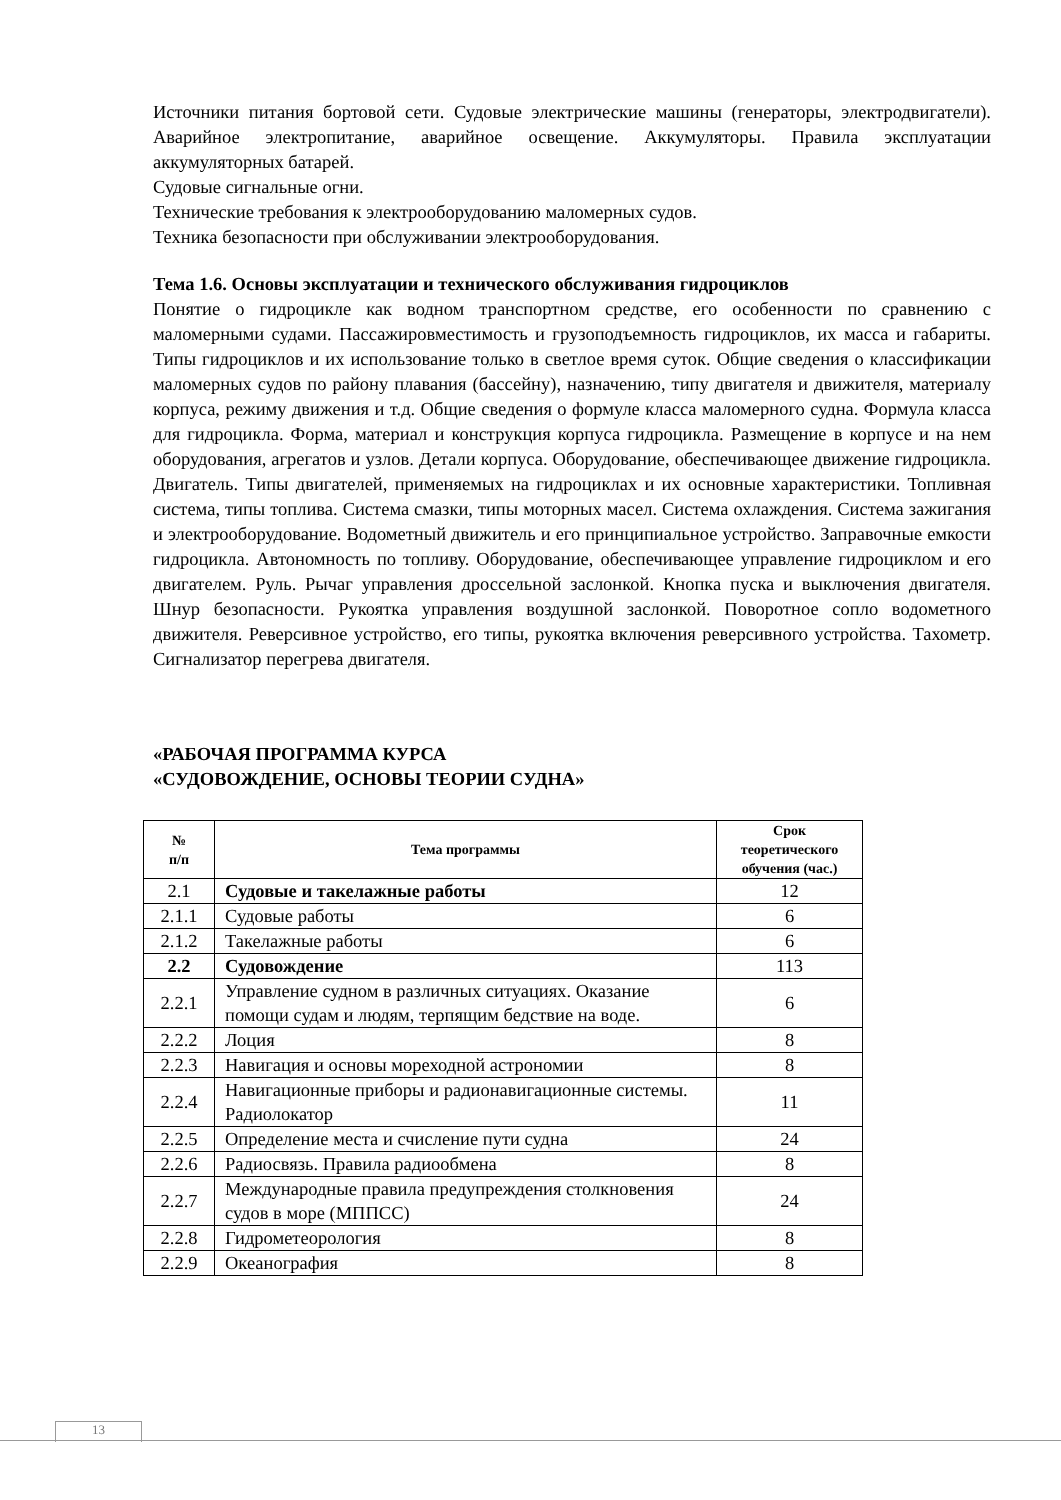Источники питания бортовой сети. Судовые электрические машины (генераторы, электродвигатели). Аварийное электропитание, аварийное освещение. Аккумуляторы. Правила эксплуатации аккумуляторных батарей.
Судовые сигнальные огни.
Технические требования к электрооборудованию маломерных судов.
Техника безопасности при обслуживании электрооборудования.
Тема 1.6. Основы эксплуатации и технического обслуживания гидроциклов
Понятие о гидроцикле как водном транспортном средстве, его особенности по сравнению с маломерными судами. Пассажировместимость и грузоподъемность гидроциклов, их масса и габариты. Типы гидроциклов и их использование только в светлое время суток. Общие сведения о классификации маломерных судов по району плавания (бассейну), назначению, типу двигателя и движителя, материалу корпуса, режиму движения и т.д. Общие сведения о формуле класса маломерного судна. Формула класса для гидроцикла. Форма, материал и конструкция корпуса гидроцикла. Размещение в корпусе и на нем оборудования, агрегатов и узлов. Детали корпуса. Оборудование, обеспечивающее движение гидроцикла. Двигатель. Типы двигателей, применяемых на гидроциклах и их основные характеристики. Топливная система, типы топлива. Система смазки, типы моторных масел. Система охлаждения. Система зажигания и электрооборудование. Водометный движитель и его принципиальное устройство. Заправочные емкости гидроцикла. Автономность по топливу. Оборудование, обеспечивающее управление гидроциклом и его двигателем. Руль. Рычаг управления дроссельной заслонкой. Кнопка пуска и выключения двигателя. Шнур безопасности. Рукоятка управления воздушной заслонкой. Поворотное сопло водометного движителя. Реверсивное устройство, его типы, рукоятка включения реверсивного устройства. Тахометр. Сигнализатор перегрева двигателя.
«РАБОЧАЯ ПРОГРАММА КУРСА
«СУДОВОЖДЕНИЕ, ОСНОВЫ ТЕОРИИ СУДНА»
| № п/п | Тема программы | Срок теоретического обучения (час.) |
| --- | --- | --- |
| 2.1 | Судовые и такелажные работы | 12 |
| 2.1.1 | Судовые работы | 6 |
| 2.1.2 | Такелажные работы | 6 |
| 2.2 | Судовождение | 113 |
| 2.2.1 | Управление судном в различных ситуациях. Оказание помощи судам и людям, терпящим бедствие на воде. | 6 |
| 2.2.2 | Лоция | 8 |
| 2.2.3 | Навигация и основы мореходной астрономии | 8 |
| 2.2.4 | Навигационные приборы и радионавигационные системы. Радиолокатор | 11 |
| 2.2.5 | Определение места и счисление пути судна | 24 |
| 2.2.6 | Радиосвязь. Правила радиообмена | 8 |
| 2.2.7 | Международные правила предупреждения столкновения судов в море (МППСС) | 24 |
| 2.2.8 | Гидрометеорология | 8 |
| 2.2.9 | Океанография | 8 |
13